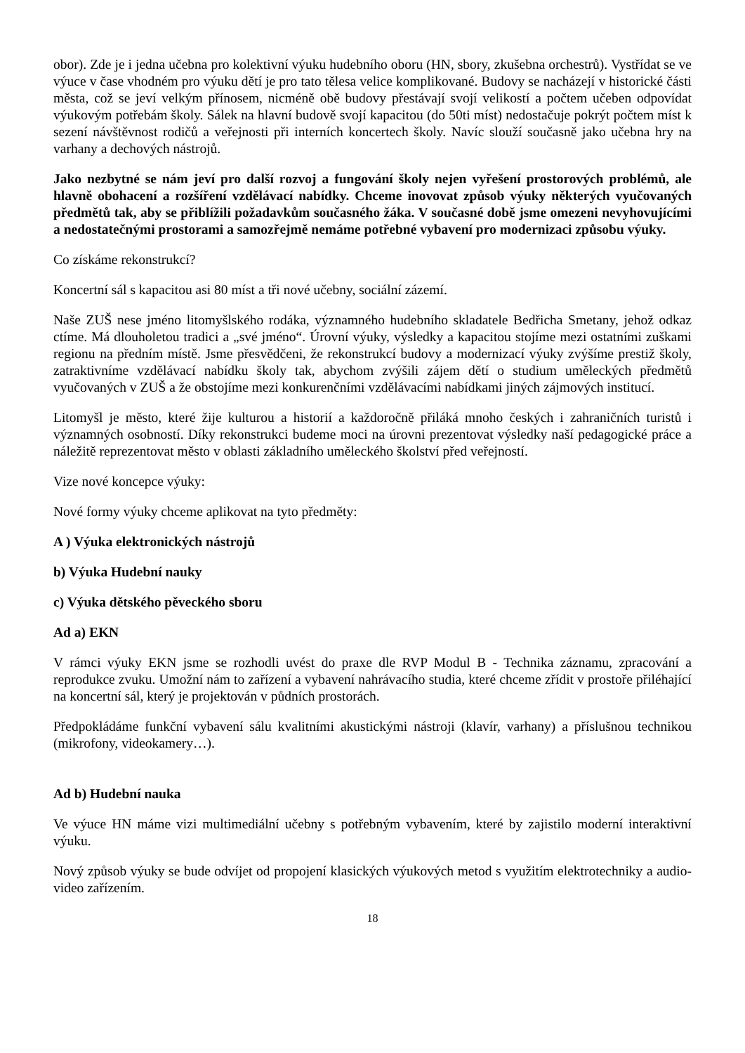obor). Zde je i jedna učebna pro kolektivní výuku hudebního oboru (HN, sbory, zkušebna orchestrů). Vystřídat se ve výuce v čase vhodném pro výuku dětí je pro tato tělesa velice komplikované. Budovy se nacházejí v historické části města, což se jeví velkým přínosem, nicméně obě budovy přestávají svojí velikostí a počtem učeben odpovídat výukovým potřebám školy. Sálek na hlavní budově svojí kapacitou (do 50ti míst) nedostačuje pokrýt počtem míst k sezení návštěvnost rodičů a veřejnosti při interních koncertech školy. Navíc slouží současně jako učebna hry na varhany a dechových nástrojů.
Jako nezbytné se nám jeví pro další rozvoj a fungování školy nejen vyřešení prostorových problémů, ale hlavně obohacení a rozšíření vzdělávací nabídky. Chceme inovovat způsob výuky některých vyučovaných předmětů tak, aby se přiblížili požadavkům současného žáka. V současné době jsme omezeni nevyhovujícími a nedostatečnými prostorami a samozřejmě nemáme potřebné vybavení pro modernizaci způsobu výuky.
Co získáme rekonstrukcí?
Koncertní sál s kapacitou asi 80 míst a tři nové učebny, sociální zázemí.
Naše ZUŠ nese jméno litomyšlského rodáka, významného hudebního skladatele Bedřicha Smetany, jehož odkaz ctíme. Má dlouholetou tradici a „své jméno“. Úrovní výuky, výsledky a kapacitou stojíme mezi ostatními zuškami regionu na předním místě. Jsme přesvědčeni, že rekonstrukcí budovy a modernizací výuky zvýšíme prestiž školy, zatraktivníme vzdělávací nabídku školy tak, abychom zvýšili zájem dětí o studium uměleckých předmětů vyučovaných v ZUŠ a že obstojíme mezi konkurenčními vzdělávacími nabídkami jiných zájmových institucí.
Litomyšl je město, které žije kulturou a historií a každoročně přiláká mnoho českých i zahraničních turistů i významných osobností. Díky rekonstrukci budeme moci na úrovni prezentovat výsledky naší pedagogické práce a náležitě reprezentovat město v oblasti základního uměleckého školství před veřejností.
Vize nové koncepce výuky:
Nové formy výuky chceme aplikovat na tyto předměty:
A ) Výuka elektronických nástrojů
b) Výuka Hudební nauky
c) Výuka dětského pěveckého sboru
Ad a) EKN
V rámci výuky EKN jsme se rozhodli uvést do praxe dle RVP Modul B - Technika záznamu, zpracování a reprodukce zvuku. Umožní nám to zařízení a vybavení nahrávacího studia, které chceme zřídit v prostoře přiléhající na koncertní sál, který je projektován v půdních prostorách.
Předpokládáme funkční vybavení sálu kvalitními akustickými nástroji (klavír, varhany) a příslušnou technikou (mikrofony, videokamery…).
Ad b) Hudební nauka
Ve výuce HN máme vizi multimediální učebny s potřebným vybavením, které by zajistilo moderní interaktivní výuku.
Nový způsob výuky se bude odvíjet od propojení klasických výukových metod s využitím elektrotechniky a audio-video zařízením.
18